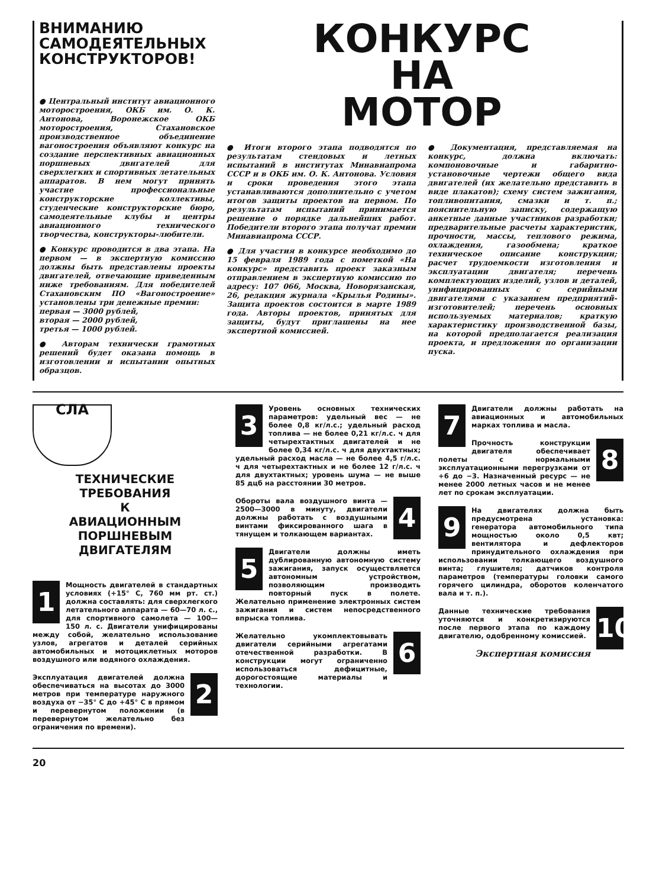ВНИМАНИЮ
САМОДЕЯТЕЛЬНЫХ
КОНСТРУКТОРОВ!
● Центральный институт авиационного моторостроения, ОКБ им. О. К. Антонова, Воронежское ОКБ моторостроения, Стахановское производственное объединение вагоностроения объявляют конкурс на создание перспективных авиационных поршневых двигателей для сверхлегких и спортивных летательных аппаратов. В нем могут принять участие профессиональные конструкторские коллективы, студенческие конструкторские бюро, самодеятельные клубы и центры авиационного технического творчества, конструкторы-любители.
● Конкурс проводится в два этапа. На первом — в экспертную комиссию должны быть представлены проекты двигателей, отвечающие приведенным ниже требованиям. Для победителей Стахановским ПО «Вагоностроение» установлены три денежные премии:
первая — 3000 рублей,
вторая — 2000 рублей,
третья — 1000 рублей.
● Авторам технически грамотных решений будет оказана помощь в изготовлении и испытании опытных образцов.
КОНКУРС
НА
МОТОР
● Итоги второго этапа подводятся по результатам стендовых и летных испытаний в институтах Минавиапрома СССР и в ОКБ им. О. К. Антонова. Условия и сроки проведения этого этапа устанавливаются дополнительно с учетом итогов защиты проектов на первом. По результатам испытаний принимается решение о порядке дальнейших работ. Победители второго этапа получат премии Минавиапрома СССР.
● Для участия в конкурсе необходимо до 15 февраля 1989 года с пометкой «На конкурс» представить проект заказным отправлением в экспертную комиссию по адресу: 107 066, Москва, Новорязанская, 26, редакция журнала «Крылья Родины». Защита проектов состоится в марте 1989 года. Авторы проектов, принятых для защиты, будут приглашены на нее экспертной комиссией.
● Документация, представляемая на конкурс, должна включать: компоновочные и габаритно-установочные чертежи общего вида двигателей (их желательно представить в виде плакатов); схему систем зажигания, топливопитания, смазки и т. п.; пояснительную записку, содержащую анкетные данные участников разработки; предварительные расчеты характеристик, прочности, массы, теплового режима, охлаждения, газообмена; краткое техническое описание конструкции; расчет трудоемкости изготовления и эксплуатации двигателя; перечень комплектующих изделий, узлов и деталей, унифицированных с серийными двигателями с указанием предприятий-изготовителей; перечень основных используемых материалов; краткую характеристику производственной базы, на которой предполагается реализация проекта, и предложения по организации пуска.
СЛА
ТЕХНИЧЕСКИЕ
ТРЕБОВАНИЯ
К
АВИАЦИОННЫМ
ПОРШНЕВЫМ
ДВИГАТЕЛЯМ
1 Мощность двигателей в стандартных условиях (+15° С, 760 мм рт. ст.) должна составлять: для сверхлегкого летательного аппарата — 60—70 л. с., для спортивного самолета — 100—150 л. с. Двигатели унифицированы между собой, желательно использование узлов, агрегатов и деталей серийных автомобильных и мотоциклетных моторов воздушного или водяного охлаждения.
2 Эксплуатация двигателей должна обеспечиваться на высотах до 3000 метров при температуре наружного воздуха от −35° С до +45° С в прямом и перевернутом положении (в перевернутом желательно без ограничения по времени).
3 Уровень основных технических параметров: удельный вес — не более 0,8 кг/л.с.; удельный расход топлива — не более 0,21 кг/л.с. ч для четырехтактных двигателей и не более 0,34 кг/л.с. ч для двухтактных; удельный расход масла — не более 4,5 г/л.с. ч для четырехтактных и не более 12 г/л.с. ч для двухтактных; уровень шума — не выше 85 дцб на расстоянии 30 метров.
4 Обороты вала воздушного винта — 2500—3000 в минуту, двигатели должны работать с воздушными винтами фиксированного шага в тянущем и толкающем вариантах.
5 Двигатели должны иметь дублированную автономную систему зажигания, запуск осуществляется автономным устройством, позволяющим производить повторный пуск в полете. Желательно применение электронных систем зажигания и систем непосредственного впрыска топлива.
6 Желательно укомплектовывать двигатели серийными агрегатами отечественной разработки. В конструкции могут ограниченно использоваться дефицитные, дорогостоящие материалы и технологии.
7 Двигатели должны работать на авиационных и автомобильных марках топлива и масла.
8 Прочность конструкции двигателя обеспечивает полеты с нормальными эксплуатационными перегрузками от +6 до −3. Назначенный ресурс — не менее 2000 летных часов и не менее лет по срокам эксплуатации.
9 На двигателях должна быть предусмотрена установка: генератора автомобильного типа мощностью около 0,5 квт; вентилятора и дефлекторов принудительного охлаждения при использовании толкающего воздушного винта; глушителя; датчиков контроля параметров (температуры головки самого горячего цилиндра, оборотов коленчатого вала и т. п.).
10 Данные технические требования уточняются и конкретизируются после первого этапа по каждому двигателю, одобренному комиссией.
Экспертная комиссия
20